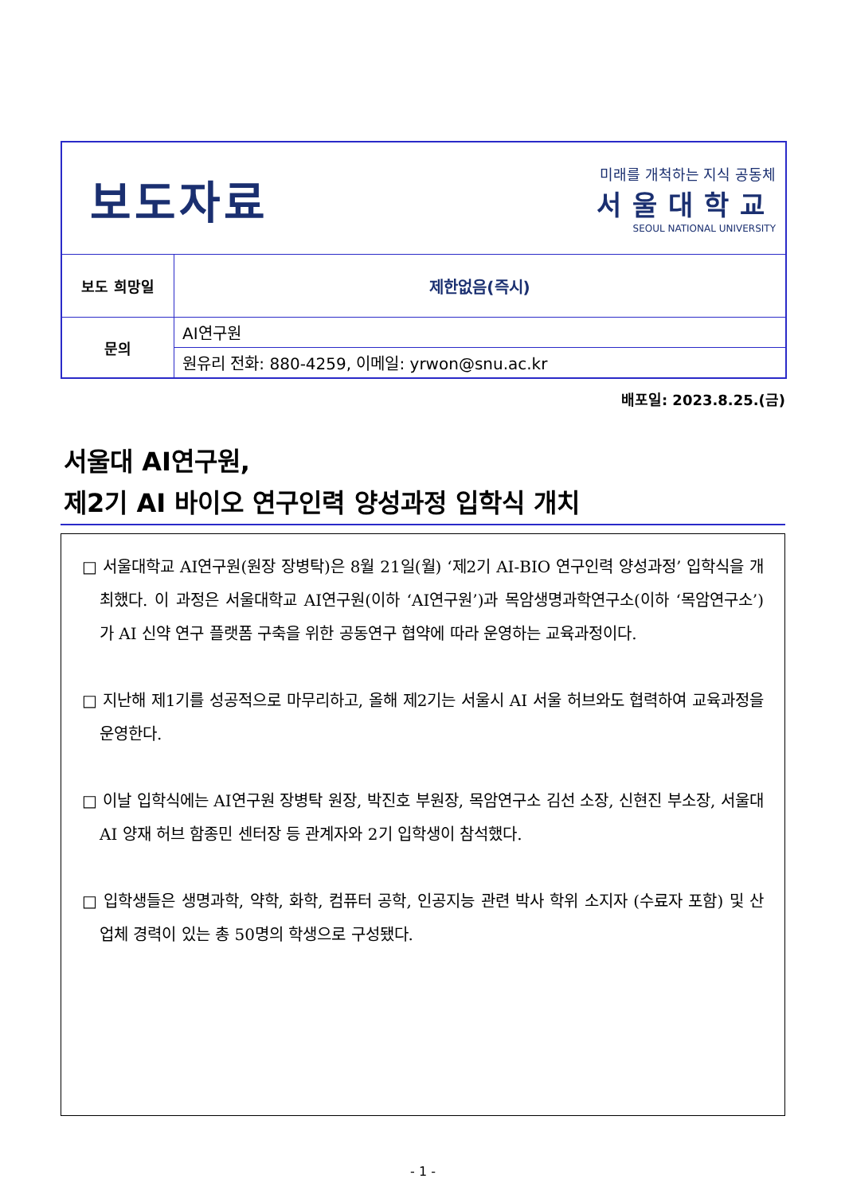| 보도자료 미래를 개척하는 지식 공동체 서울대학교 SEOUL NATIONAL UNIVERSITY | |
| 보도 희망일 | 제한없음(즉시) |
| 문의 | AI연구원 |
| | 원유리 전화: 880-4259, 이메일: yrwon@snu.ac.kr |
배포일: 2023.8.25.(금)
서울대 AI연구원,
제2기 AI 바이오 연구인력 양성과정 입학식 개치
□ 서울대학교 AI연구원(원장 장병탁)은 8월 21일(월) ‘제2기 AI-BIO 연구인력 양성과정’ 입학식을 개최했다. 이 과정은 서울대학교 AI연구원(이하 ‘AI연구원’)과 목암생명과학연구소(이하 ‘목암연구소’)가 AI 신약 연구 플랫폼 구축을 위한 공동연구 협약에 따라 운영하는 교육과정이다.
□ 지난해 제1기를 성공적으로 마무리하고, 올해 제2기는 서울시 AI 서울 허브와도 협력하여 교육과정을 운영한다.
□ 이날 입학식에는 AI연구원 장병탁 원장, 박진호 부원장, 목암연구소 김선 소장, 신현진 부소장, 서울대 AI 양재 허브 함종민 센터장 등 관계자와 2기 입학생이 참석했다.
□ 입학생들은 생명과학, 약학, 화학, 컴퓨터 공학, 인공지능 관련 박사 학위 소지자 (수료자 포함) 및 산업체 경력이 있는 총 50명의 학생으로 구성됐다.
- 1 -